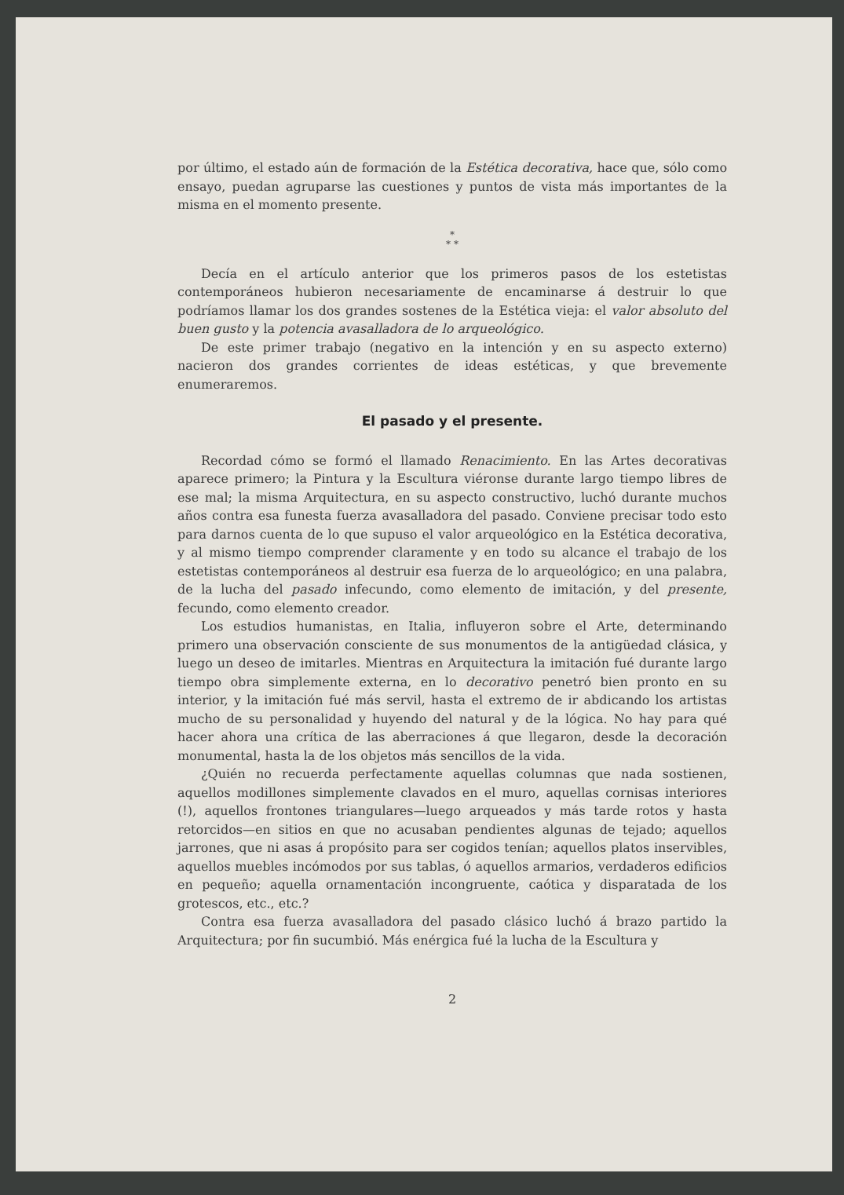por último, el estado aún de formación de la Estética decorativa, hace que, sólo como ensayo, puedan agruparse las cuestiones y puntos de vista más importantes de la misma en el momento presente.
*
* *
Decía en el artículo anterior que los primeros pasos de los estetistas contemporáneos hubieron necesariamente de encaminarse á destruir lo que podríamos llamar los dos grandes sostenes de la Estética vieja: el valor absoluto del buen gusto y la potencia avasalladora de lo arqueológico.
De este primer trabajo (negativo en la intención y en su aspecto externo) nacieron dos grandes corrientes de ideas estéticas, y que brevemente enumeraremos.
El pasado y el presente.
Recordad cómo se formó el llamado Renacimiento. En las Artes decorativas aparece primero; la Pintura y la Escultura viéronse durante largo tiempo libres de ese mal; la misma Arquitectura, en su aspecto constructivo, luchó durante muchos años contra esa funesta fuerza avasalladora del pasado. Conviene precisar todo esto para darnos cuenta de lo que supuso el valor arqueológico en la Estética decorativa, y al mismo tiempo comprender claramente y en todo su alcance el trabajo de los estetistas contemporáneos al destruir esa fuerza de lo arqueológico; en una palabra, de la lucha del pasado infecundo, como elemento de imitación, y del presente, fecundo, como elemento creador.
Los estudios humanistas, en Italia, influyeron sobre el Arte, determinando primero una observación consciente de sus monumentos de la antigüedad clásica, y luego un deseo de imitarles. Mientras en Arquitectura la imitación fué durante largo tiempo obra simplemente externa, en lo decorativo penetró bien pronto en su interior, y la imitación fué más servil, hasta el extremo de ir abdicando los artistas mucho de su personalidad y huyendo del natural y de la lógica. No hay para qué hacer ahora una crítica de las aberraciones á que llegaron, desde la decoración monumental, hasta la de los objetos más sencillos de la vida.
¿Quién no recuerda perfectamente aquellas columnas que nada sostienen, aquellos modillones simplemente clavados en el muro, aquellas cornisas interiores (!), aquellos frontones triangulares—luego arqueados y más tarde rotos y hasta retorcidos—en sitios en que no acusaban pendientes algunas de tejado; aquellos jarrones, que ni asas á propósito para ser cogidos tenían; aquellos platos inservibles, aquellos muebles incómodos por sus tablas, ó aquellos armarios, verdaderos edificios en pequeño; aquella ornamentación incongruente, caótica y disparatada de los grotescos, etc., etc.?
Contra esa fuerza avasalladora del pasado clásico luchó á brazo partido la Arquitectura; por fin sucumbió. Más enérgica fué la lucha de la Escultura y
2